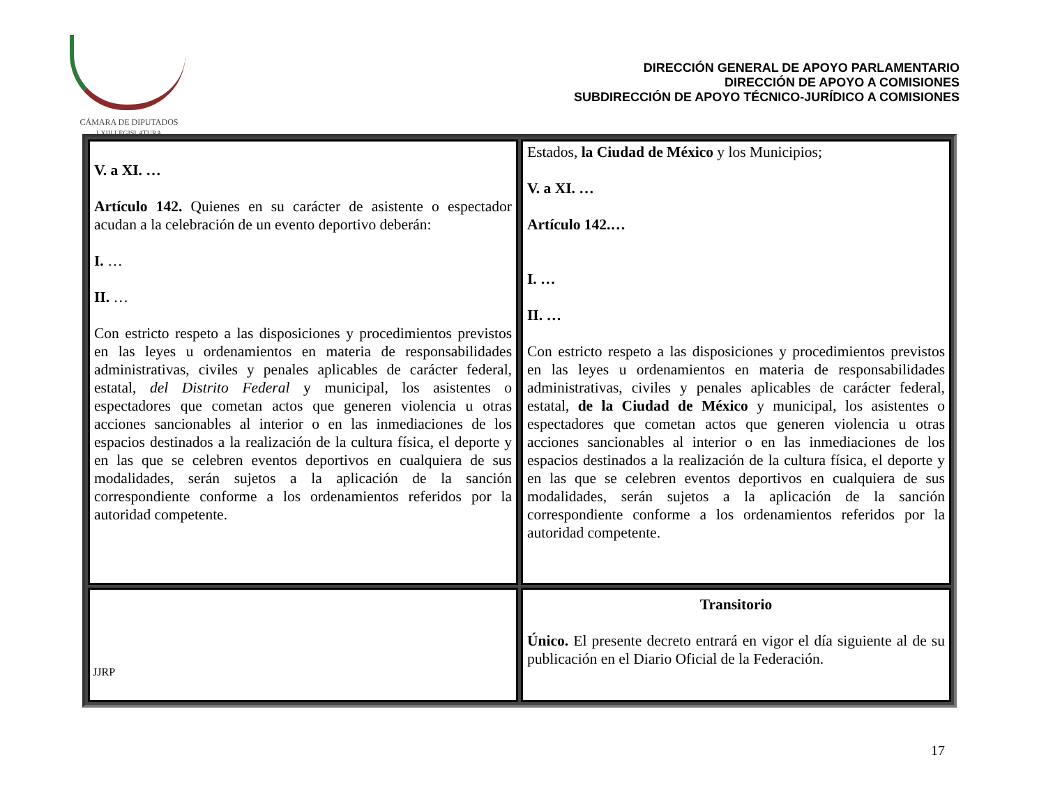CÁMARA DE DIPUTADOS
LXIII LEGISLATURA
DIRECCIÓN GENERAL DE APOYO PARLAMENTARIO
DIRECCIÓN DE APOYO A COMISIONES
SUBDIRECCIÓN DE APOYO TÉCNICO-JURÍDICO A COMISIONES
| V. a XI. … Artículo 142. Quienes en su carácter de asistente o espectador acudan a la celebración de un evento deportivo deberán: I. … II. … Con estricto respeto a las disposiciones y procedimientos previstos en las leyes u ordenamientos en materia de responsabilidades administrativas, civiles y penales aplicables de carácter federal, estatal, del Distrito Federal y municipal, los asistentes o espectadores que cometan actos que generen violencia u otras acciones sancionables al interior o en las inmediaciones de los espacios destinados a la realización de la cultura física, el deporte y en las que se celebren eventos deportivos en cualquiera de sus modalidades, serán sujetos a la aplicación de la sanción correspondiente conforme a los ordenamientos referidos por la autoridad competente. | Estados, la Ciudad de México y los Municipios; V. a XI. … Artículo 142.… I. … II. … Con estricto respeto a las disposiciones y procedimientos previstos en las leyes u ordenamientos en materia de responsabilidades administrativas, civiles y penales aplicables de carácter federal, estatal, de la Ciudad de México y municipal, los asistentes o espectadores que cometan actos que generen violencia u otras acciones sancionables al interior o en las inmediaciones de los espacios destinados a la realización de la cultura física, el deporte y en las que se celebren eventos deportivos en cualquiera de sus modalidades, serán sujetos a la aplicación de la sanción correspondiente conforme a los ordenamientos referidos por la autoridad competente. |
| | Transitorio Único. El presente decreto entrará en vigor el día siguiente al de su publicación en el Diario Oficial de la Federación. |
JJRP
17